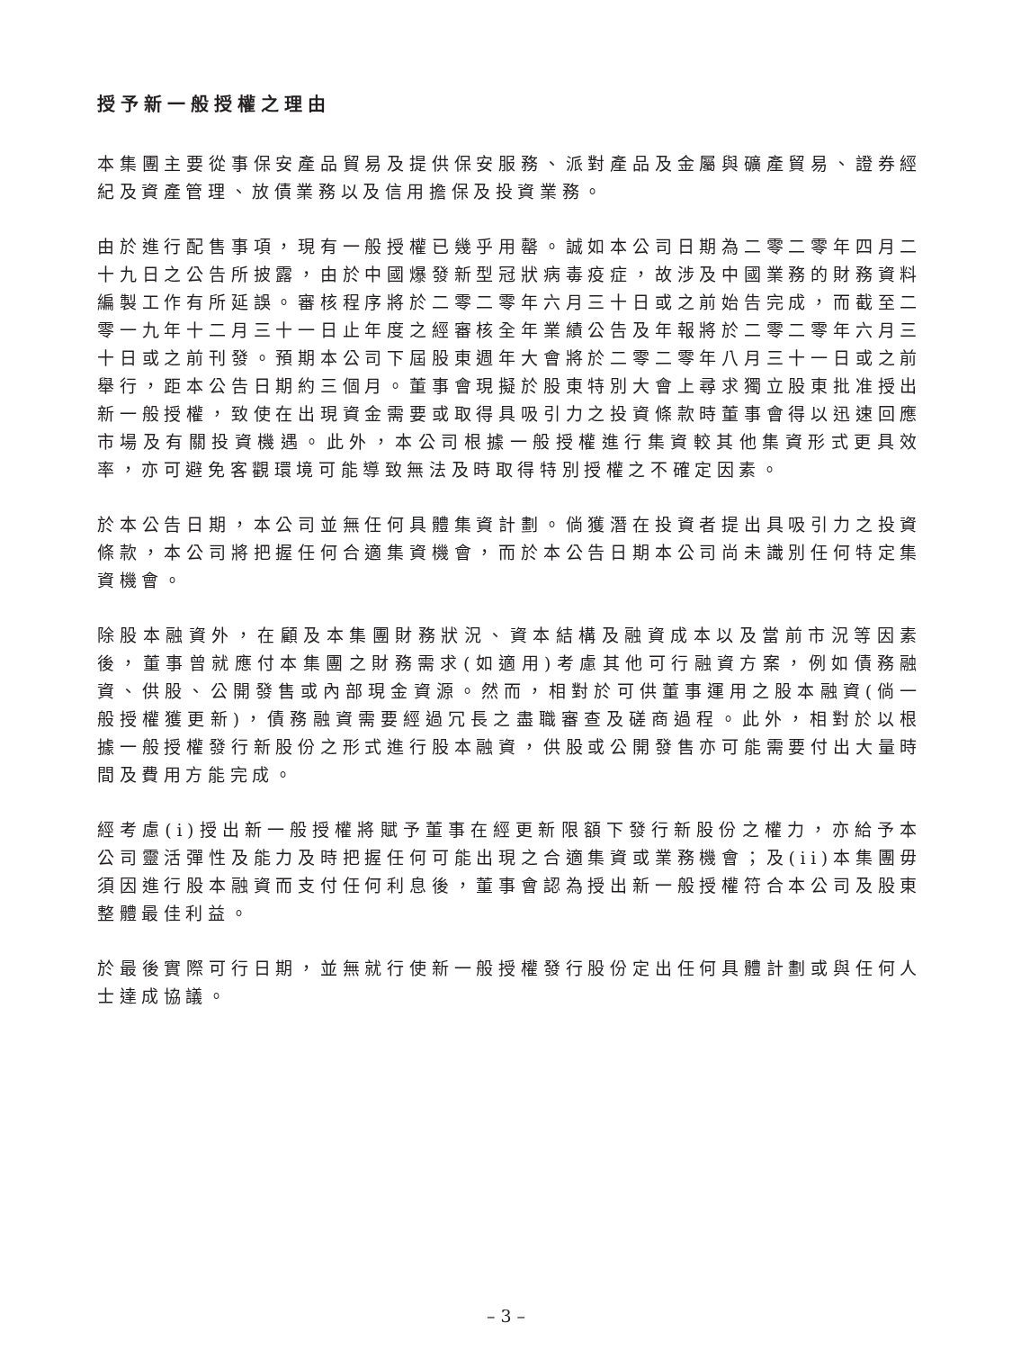授予新一般授權之理由
本集團主要從事保安產品貿易及提供保安服務、派對產品及金屬與礦產貿易、證券經紀及資產管理、放債業務以及信用擔保及投資業務。
由於進行配售事項，現有一般授權已幾乎用罄。誠如本公司日期為二零二零年四月二十九日之公告所披露，由於中國爆發新型冠狀病毒疫症，故涉及中國業務的財務資料編製工作有所延誤。審核程序將於二零二零年六月三十日或之前始告完成，而截至二零一九年十二月三十一日止年度之經審核全年業績公告及年報將於二零二零年六月三十日或之前刊發。預期本公司下屆股東週年大會將於二零二零年八月三十一日或之前舉行，距本公告日期約三個月。董事會現擬於股東特別大會上尋求獨立股東批准授出新一般授權，致使在出現資金需要或取得具吸引力之投資條款時董事會得以迅速回應市場及有關投資機遇。此外，本公司根據一般授權進行集資較其他集資形式更具效率，亦可避免客觀環境可能導致無法及時取得特別授權之不確定因素。
於本公告日期，本公司並無任何具體集資計劃。倘獲潛在投資者提出具吸引力之投資條款，本公司將把握任何合適集資機會，而於本公告日期本公司尚未識別任何特定集資機會。
除股本融資外，在顧及本集團財務狀況、資本結構及融資成本以及當前市況等因素後，董事曾就應付本集團之財務需求(如適用)考慮其他可行融資方案，例如債務融資、供股、公開發售或內部現金資源。然而，相對於可供董事運用之股本融資(倘一般授權獲更新)，債務融資需要經過冗長之盡職審查及磋商過程。此外，相對於以根據一般授權發行新股份之形式進行股本融資，供股或公開發售亦可能需要付出大量時間及費用方能完成。
經考慮(i)授出新一般授權將賦予董事在經更新限額下發行新股份之權力，亦給予本公司靈活彈性及能力及時把握任何可能出現之合適集資或業務機會；及(ii)本集團毋須因進行股本融資而支付任何利息後，董事會認為授出新一般授權符合本公司及股東整體最佳利益。
於最後實際可行日期，並無就行使新一般授權發行股份定出任何具體計劃或與任何人士達成協議。
– 3 –